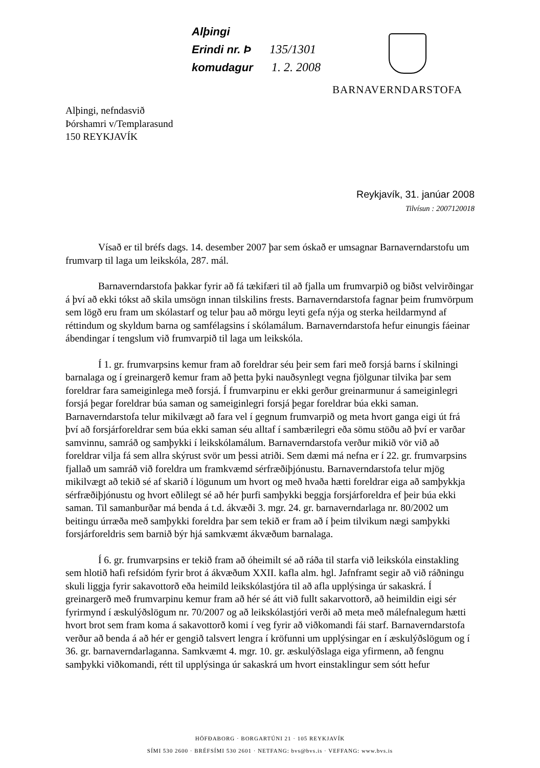Alþingi
Erindi nr. Þ 135/1301
komudagur 1. 2. 2008
BARNAVERNDARSTOFA
Alþingi, nefndasvið
Þórshamri v/Templarasund
150 REYKJAVÍK
Reykjavík, 31. janúar 2008
Tilvísun : 2007120018
Vísað er til bréfs dags. 14. desember 2007 þar sem óskað er umsagnar Barnaverndarstofu um frumvarp til laga um leikskóla, 287. mál.
Barnaverndarstofa þakkar fyrir að fá tækifæri til að fjalla um frumvarpið og biðst velvirðingar á því að ekki tókst að skila umsögn innan tilskilins frests. Barnaverndarstofa fagnar þeim frumvörpum sem lögð eru fram um skólastarf og telur þau að mörgu leyti gefa nýja og sterka heildarmynd af réttindum og skyldum barna og samfélagsins í skólamálum. Barnaverndarstofa hefur einungis fáeinar ábendingar í tengslum við frumvarpið til laga um leikskóla.
Í 1. gr. frumvarpsins kemur fram að foreldrar séu þeir sem fari með forsjá barns í skilningi barnalaga og í greinargerð kemur fram að þetta þyki nauðsynlegt vegna fjölgunar tilvika þar sem foreldrar fara sameiginlega með forsjá. Í frumvarpinu er ekki gerður greinarmunur á sameiginlegri forsjá þegar foreldrar búa saman og sameiginlegri forsjá þegar foreldrar búa ekki saman. Barnaverndarstofa telur mikilvægt að fara vel í gegnum frumvarpið og meta hvort ganga eigi út frá því að forsjárforeldrar sem búa ekki saman séu alltaf í sambærilegri eða sömu stöðu að því er varðar samvinnu, samráð og samþykki í leikskólamálum. Barnaverndarstofa verður mikið vör við að foreldrar vilja fá sem allra skýrust svör um þessi atriði. Sem dæmi má nefna er í 22. gr. frumvarpsins fjallað um samráð við foreldra um framkvæmd sérfræðiþjónustu. Barnaverndarstofa telur mjög mikilvægt að tekið sé af skarið í lögunum um hvort og með hvaða hætti foreldrar eiga að samþykkja sérfræðiþjónustu og hvort eðlilegt sé að hér þurfi samþykki beggja forsjárforeldra ef þeir búa ekki saman. Til samanburðar má benda á t.d. ákvæði 3. mgr. 24. gr. barnaverndarlaga nr. 80/2002 um beitingu úrræða með samþykki foreldra þar sem tekið er fram að í þeim tilvikum nægi samþykki forsjárforeldris sem barnið býr hjá samkvæmt ákvæðum barnalaga.
Í 6. gr. frumvarpsins er tekið fram að óheimilt sé að ráða til starfa við leikskóla einstakling sem hlotið hafi refsidóm fyrir brot á ákvæðum XXII. kafla alm. hgl. Jafnframt segir að við ráðningu skuli liggja fyrir sakavottorð eða heimild leikskólastjóra til að afla upplýsinga úr sakaskrá. Í greinargerð með frumvarpinu kemur fram að hér sé átt við fullt sakarvottorð, að heimildin eigi sér fyrirmynd í æskulýðslögum nr. 70/2007 og að leikskólastjóri verði að meta með málefnalegum hætti hvort brot sem fram koma á sakavottorð komi í veg fyrir að viðkomandi fái starf. Barnaverndarstofa verður að benda á að hér er gengið talsvert lengra í kröfunni um upplýsingar en í æskulýðslögum og í 36. gr. barnaverndarlaganna. Samkvæmt 4. mgr. 10. gr. æskulýðslaga eiga yfirmenn, að fengnu samþykki viðkomandi, rétt til upplýsinga úr sakaskrá um hvort einstaklingur sem sótt hefur
HÖFÐABORG · BORGARTÚNI 21 · 105 REYKJAVÍK
SÍMI 530 2600 · BRÉFSÍMI 530 2601 · NETFANG: bvs@bvs.is · VEFFANG: www.bvs.is